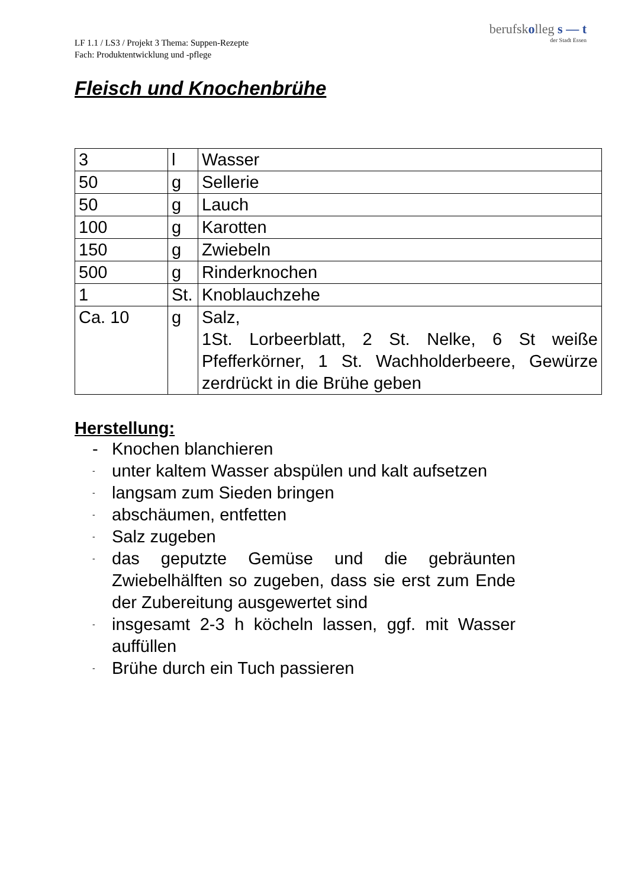berufskolleg s — t
der Stadt Essen
LF 1.1 / LS3 / Projekt 3 Thema: Suppen-Rezepte
Fach: Produktentwicklung und -pflege
Fleisch und Knochenbrühe
| 3 | l | Wasser |
| 50 | g | Sellerie |
| 50 | g | Lauch |
| 100 | g | Karotten |
| 150 | g | Zwiebeln |
| 500 | g | Rinderknochen |
| 1 | St. | Knoblauchzehe |
| Ca. 10 | g | Salz, 1St. Lorbeerblatt, 2 St. Nelke, 6 St weiße Pfefferkörner, 1 St. Wachholderbeere, Gewürze zerdrückt in die Brühe geben |
Herstellung:
- Knochen blanchieren
- unter kaltem Wasser abspülen und kalt aufsetzen
- langsam zum Sieden bringen
- abschäumen, entfetten
- Salz zugeben
- das geputzte Gemüse und die gebräunten Zwiebelhälften so zugeben, dass sie erst zum Ende der Zubereitung ausgewertet sind
- insgesamt 2-3 h köcheln lassen, ggf. mit Wasser auffüllen
- Brühe durch ein Tuch passieren